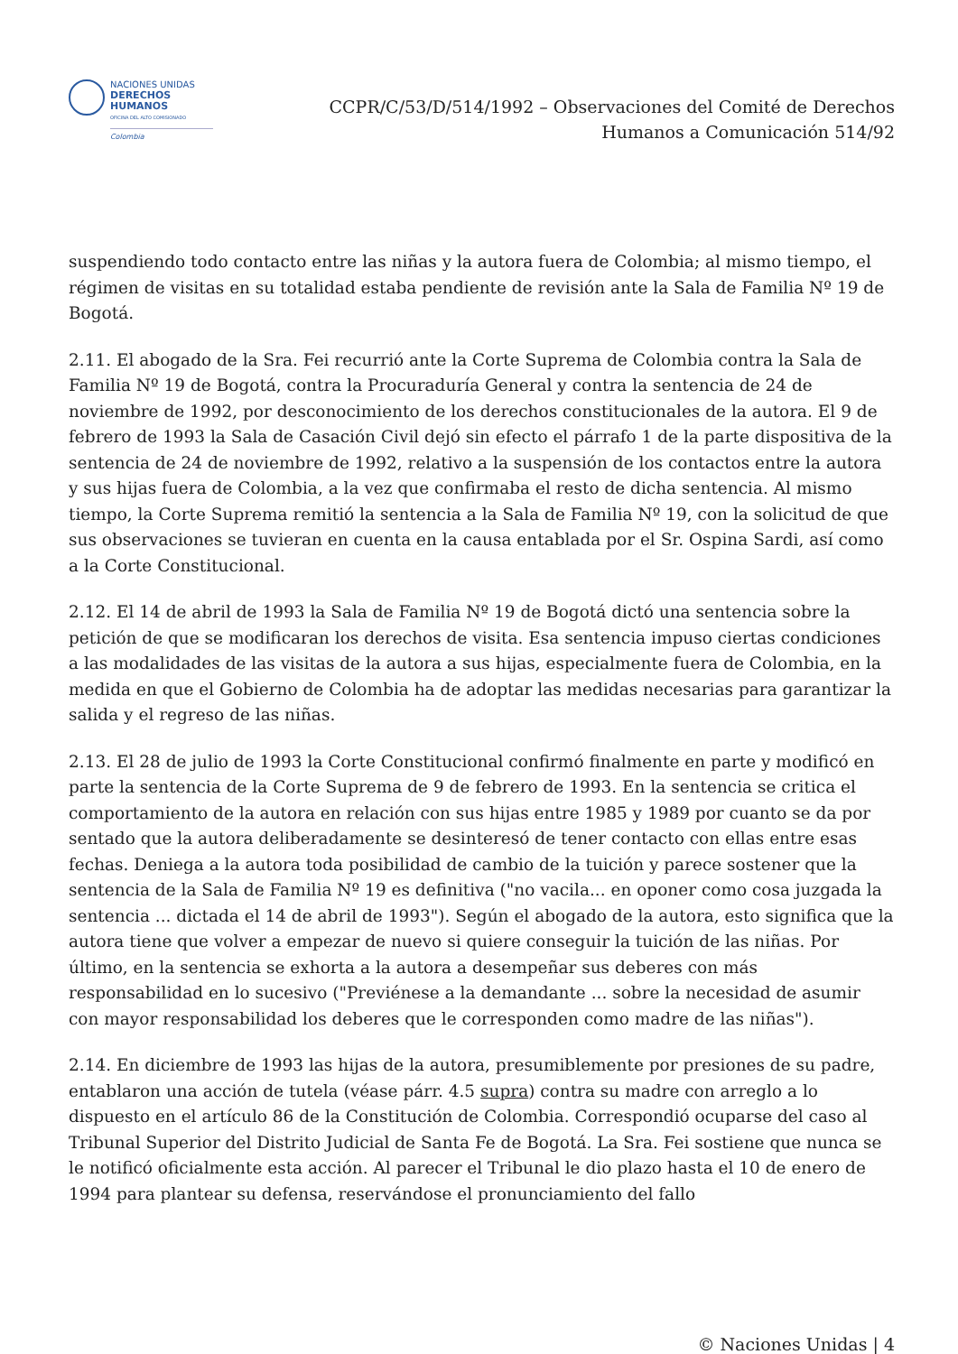NACIONES UNIDAS
DERECHOS HUMANOS
OFICINA DEL ALTO COMISIONADO
Colombia
CCPR/C/53/D/514/1992 – Observaciones del Comité de Derechos
Humanos a Comunicación 514/92
suspendiendo todo contacto entre las niñas y la autora fuera de Colombia; al mismo tiempo, el régimen de visitas en su totalidad estaba pendiente de revisión ante la Sala de Familia Nº 19 de Bogotá.
2.11. El abogado de la Sra. Fei recurrió ante la Corte Suprema de Colombia contra la Sala de Familia Nº 19 de Bogotá, contra la Procuraduría General y contra la sentencia de 24 de noviembre de 1992, por desconocimiento de los derechos constitucionales de la autora. El 9 de febrero de 1993 la Sala de Casación Civil dejó sin efecto el párrafo 1 de la parte dispositiva de la sentencia de 24 de noviembre de 1992, relativo a la suspensión de los contactos entre la autora y sus hijas fuera de Colombia, a la vez que confirmaba el resto de dicha sentencia. Al mismo tiempo, la Corte Suprema remitió la sentencia a la Sala de Familia Nº 19, con la solicitud de que sus observaciones se tuvieran en cuenta en la causa entablada por el Sr. Ospina Sardi, así como a la Corte Constitucional.
2.12. El 14 de abril de 1993 la Sala de Familia Nº 19 de Bogotá dictó una sentencia sobre la petición de que se modificaran los derechos de visita. Esa sentencia impuso ciertas condiciones a las modalidades de las visitas de la autora a sus hijas, especialmente fuera de Colombia, en la medida en que el Gobierno de Colombia ha de adoptar las medidas necesarias para garantizar la salida y el regreso de las niñas.
2.13. El 28 de julio de 1993 la Corte Constitucional confirmó finalmente en parte y modificó en parte la sentencia de la Corte Suprema de 9 de febrero de 1993. En la sentencia se critica el comportamiento de la autora en relación con sus hijas entre 1985 y 1989 por cuanto se da por sentado que la autora deliberadamente se desinteresó de tener contacto con ellas entre esas fechas. Deniega a la autora toda posibilidad de cambio de la tuición y parece sostener que la sentencia de la Sala de Familia Nº 19 es definitiva ("no vacila... en oponer como cosa juzgada la sentencia ... dictada el 14 de abril de 1993"). Según el abogado de la autora, esto significa que la autora tiene que volver a empezar de nuevo si quiere conseguir la tuición de las niñas. Por último, en la sentencia se exhorta a la autora a desempeñar sus deberes con más responsabilidad en lo sucesivo ("Previénese a la demandante ... sobre la necesidad de asumir con mayor responsabilidad los deberes que le corresponden como madre de las niñas").
2.14. En diciembre de 1993 las hijas de la autora, presumiblemente por presiones de su padre, entablaron una acción de tutela (véase párr. 4.5 supra) contra su madre con arreglo a lo dispuesto en el artículo 86 de la Constitución de Colombia. Correspondió ocuparse del caso al Tribunal Superior del Distrito Judicial de Santa Fe de Bogotá. La Sra. Fei sostiene que nunca se le notificó oficialmente esta acción. Al parecer el Tribunal le dio plazo hasta el 10 de enero de 1994 para plantear su defensa, reservándose el pronunciamiento del fallo
© Naciones Unidas | 4